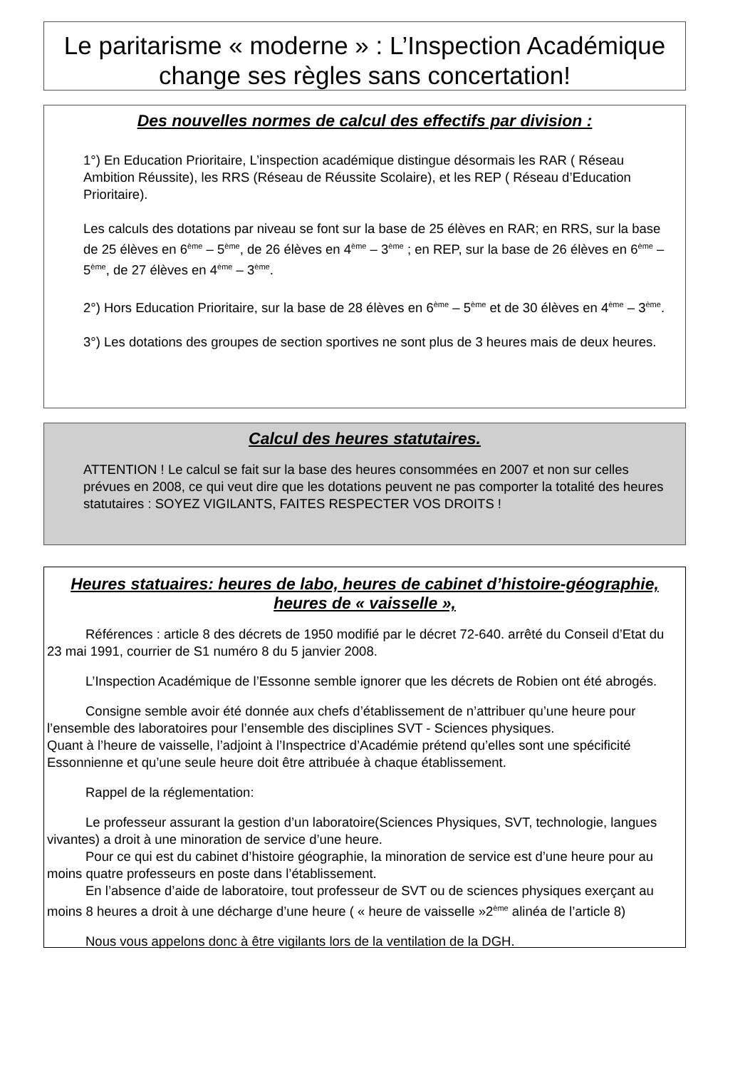Le paritarisme « moderne » : L’Inspection Académique change ses règles sans concertation!
Des nouvelles normes de calcul des effectifs par division :
1°) En Education Prioritaire, L’inspection académique distingue désormais les RAR ( Réseau Ambition Réussite), les RRS (Réseau de Réussite Scolaire), et les REP ( Réseau d’Education Prioritaire).
Les calculs des dotations par niveau se font sur la base de 25 élèves en RAR; en RRS, sur la base de 25 élèves en 6<sup>ème</sup> – 5<sup>ème</sup>, de 26 élèves en 4<sup>ème</sup> – 3<sup>ème</sup> ; en REP, sur la base de 26 élèves en 6<sup>ème</sup> – 5<sup>ème</sup>, de 27 élèves en 4<sup>ème</sup> – 3<sup>ème</sup>.
2°) Hors Education Prioritaire, sur la base de 28 élèves en 6<sup>ème</sup> – 5<sup>ème</sup> et de 30 élèves en 4<sup>ème</sup> – 3<sup>ème</sup>.
3°) Les dotations des groupes de section sportives ne sont plus de 3 heures mais de deux heures.
Calcul des heures statutaires.
ATTENTION ! Le calcul se fait sur la base des heures consommées en 2007 et non sur celles prévues en 2008, ce qui veut dire que les dotations peuvent ne pas comporter la totalité des heures statutaires : SOYEZ VIGILANTS, FAITES RESPECTER VOS DROITS !
Heures statuaires: heures de labo, heures de cabinet d’histoire-géographie, heures de « vaisselle »,
Références : article 8 des décrets de 1950 modifié par le décret 72-640. arrêté du Conseil d’Etat du 23 mai 1991, courrier de S1 numéro 8 du 5 janvier 2008.
L’Inspection Académique de l’Essonne semble ignorer que les décrets de Robien ont été abrogés.
Consigne semble avoir été donnée aux chefs d’établissement de n’attribuer qu’une heure pour l’ensemble des laboratoires pour l’ensemble des disciplines SVT - Sciences physiques.
Quant à l’heure de vaisselle, l’adjoint à l’Inspectrice d’Académie prétend qu’elles sont une spécificité Essonnienne et qu’une seule heure doit être attribuée à chaque établissement.
Rappel de la réglementation:
Le professeur assurant la gestion d’un laboratoire(Sciences Physiques, SVT, technologie, langues vivantes) a droit à une minoration de service d’une heure.
Pour ce qui est du cabinet d’histoire géographie, la minoration de service est d’une heure pour au moins quatre professeurs en poste dans l’établissement.
En l’absence d’aide de laboratoire, tout professeur de SVT ou de sciences physiques exerçant au moins 8 heures a droit à une décharge d’une heure ( « heure de vaisselle »2<sup>ème</sup> alinéa de l’article 8)
Nous vous appelons donc à être vigilants lors de la ventilation de la DGH.